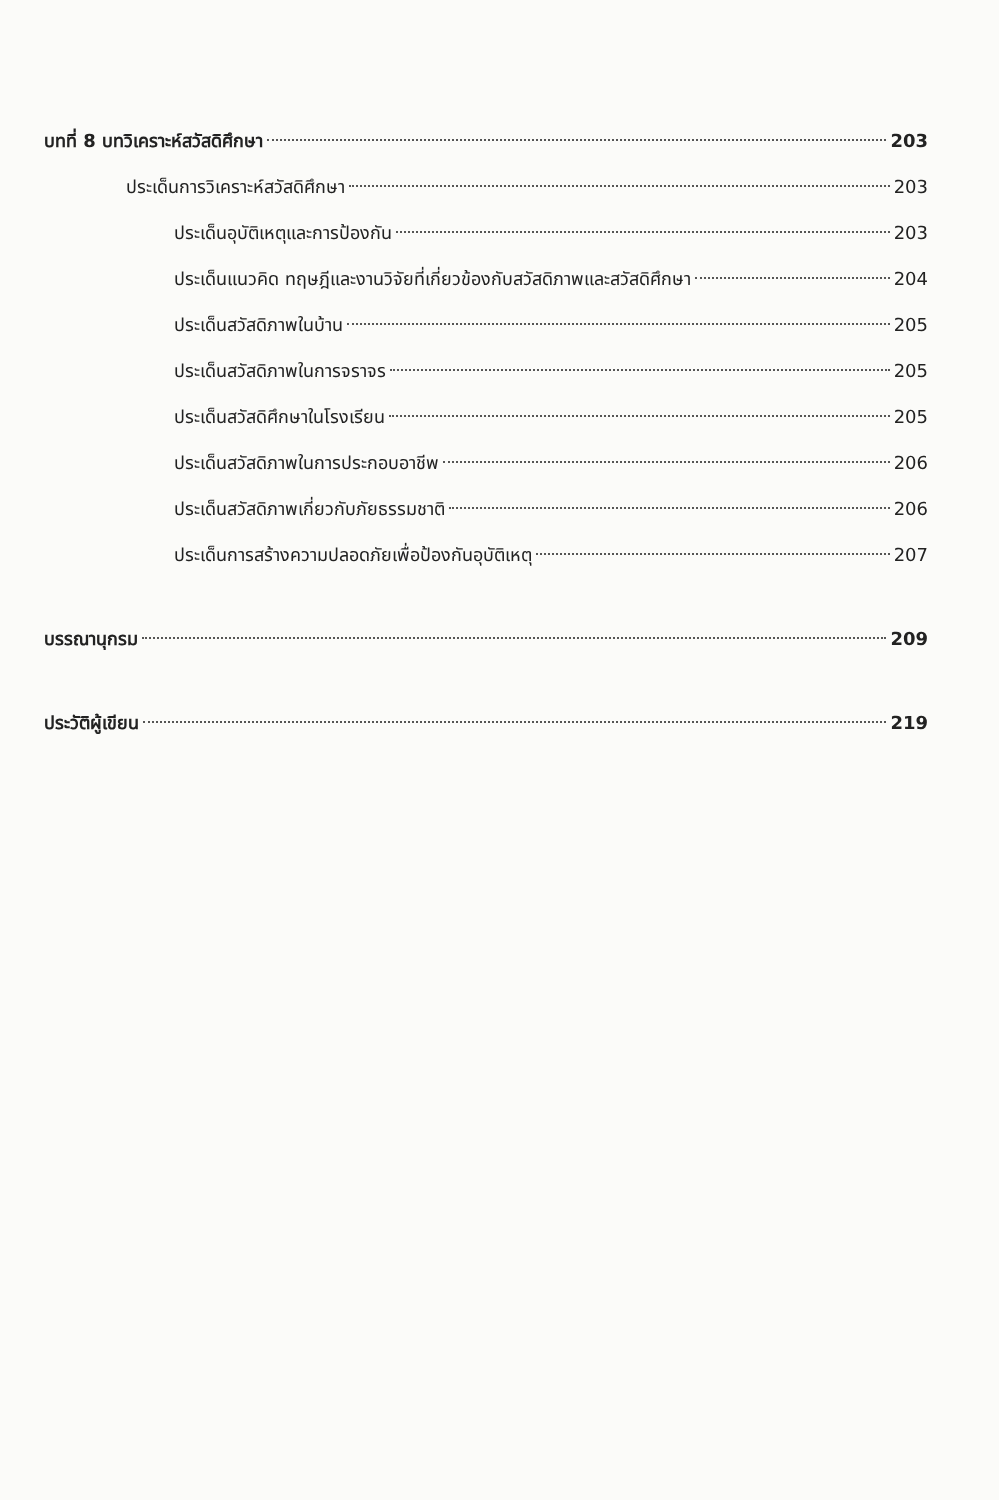บทที่ 8 บทวิเคราะห์สวัสดิศึกษา 203
ประเด็นการวิเคราะห์สวัสดิศึกษา 203
ประเด็นอุบัติเหตุและการป้องกัน 203
ประเด็นแนวคิด ทฤษฎีและงานวิจัยที่เกี่ยวข้องกับสวัสดิภาพและสวัสดิศึกษา 204
ประเด็นสวัสดิภาพในบ้าน 205
ประเด็นสวัสดิภาพในการจราจร 205
ประเด็นสวัสดิศึกษาในโรงเรียน 205
ประเด็นสวัสดิภาพในการประกอบอาชีพ 206
ประเด็นสวัสดิภาพเกี่ยวกับภัยธรรมชาติ 206
ประเด็นการสร้างความปลอดภัยเพื่อป้องกันอุบัติเหตุ 207
บรรณานุกรม 209
ประวัติผู้เขียน 219